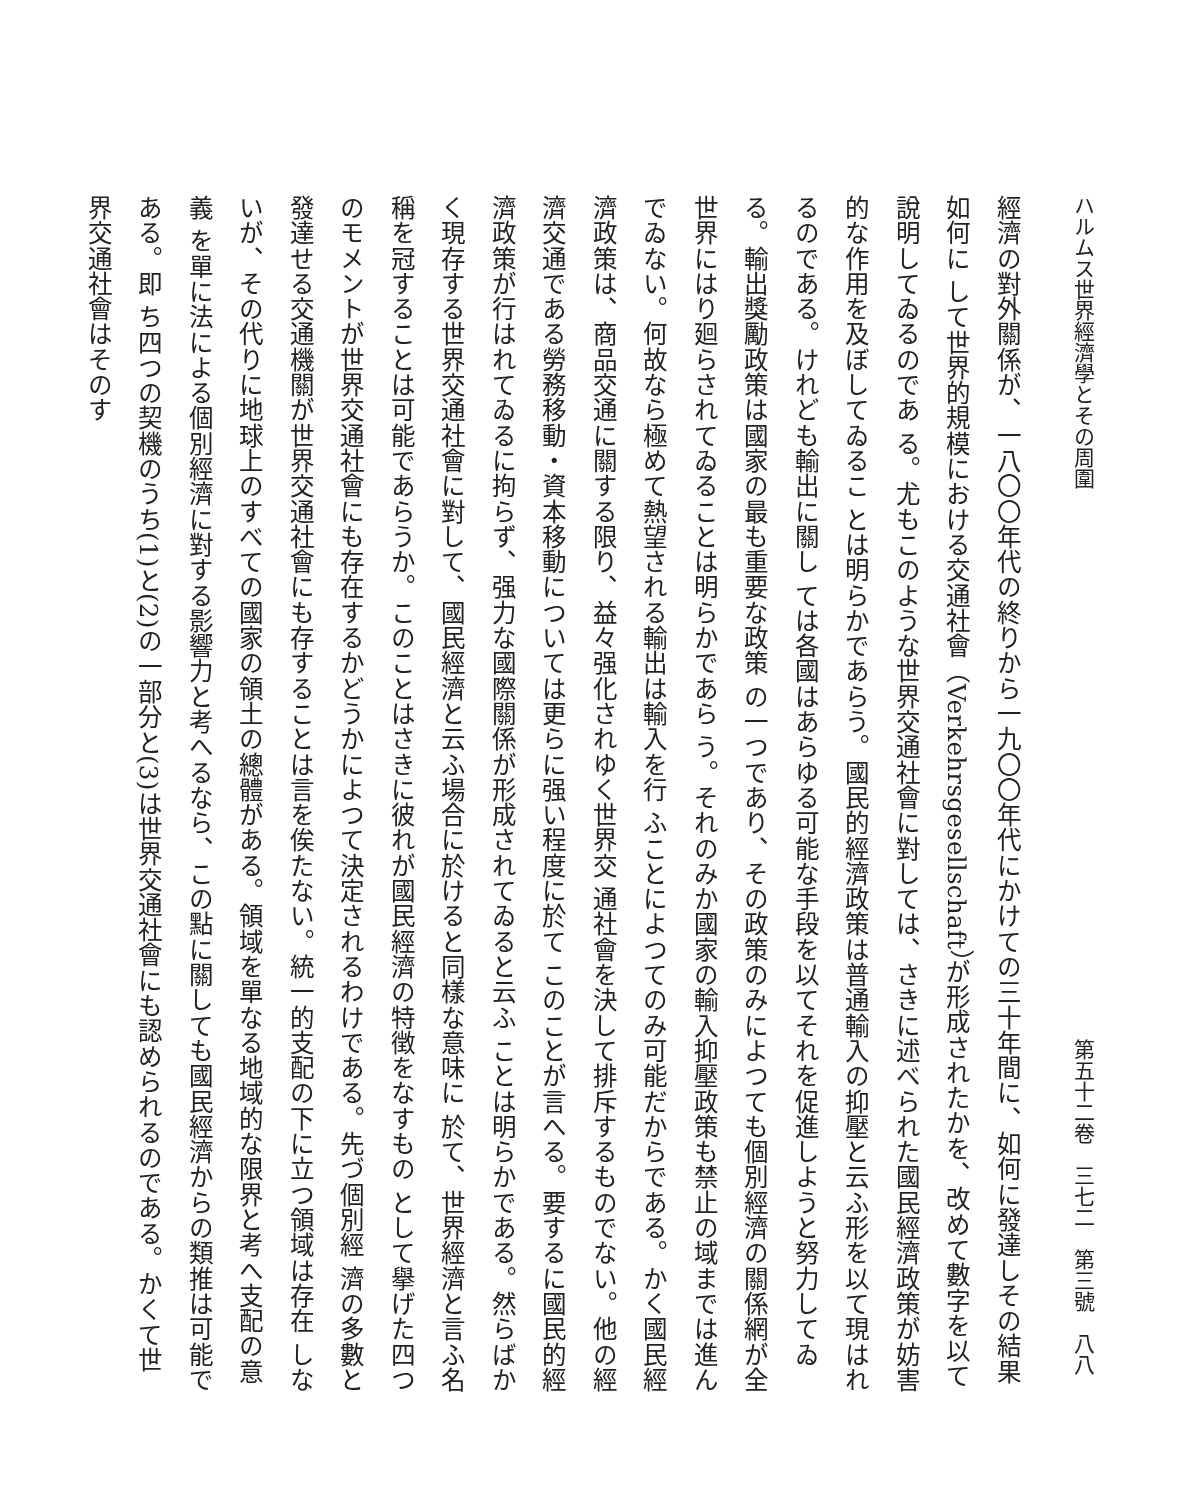ハルムス世界經濟學とその周圍 第五十二卷　三七二　第三號　八八
經濟の對外關係が、一八〇〇年代の終りから一九〇〇年代にかけての三十年間に、如何に發達しその結果如何に して世界的規模における交通社會（Verkehrsgesellschaft）が形成されたかを、改めて數字を以て說明してゐるのであ る。尤もこのような世界交通社會に對しては、さきに述べられた國民經濟政策が妨害的な作用を及ぼしてゐるこ とは明らかであらう。國民的經濟政策は普通輸入の抑壓と云ふ形を以て現はれるのである。けれども輸出に關し ては各國はあらゆる可能な手段を以てそれを促進しようと努力してゐる。輸出獎勵政策は國家の最も重要な政策 の一つであり、その政策のみによつても個別經濟の關係網が全世界にはり廻らされてゐることは明らかであら う。それのみか國家の輸入抑壓政策も禁止の域までは進んでゐない。何故なら極めて熱望される輸出は輸入を行 ふことによつてのみ可能だからである。かく國民經濟政策は、商品交通に關する限り、益々强化されゆく世界交 通社會を決して排斥するものでない。他の經濟交通である勞務移動・資本移動については更らに强い程度に於て このことが言へる。要するに國民的經濟政策が行はれてゐるに拘らず、强力な國際關係が形成されてゐると云ふ ことは明らかである。然らばかく現存する世界交通社會に對して、國民經濟と云ふ場合に於けると同樣な意味に 於て、世界經濟と言ふ名稱を冠することは可能であらうか。このことはさきに彼れが國民經濟の特徴をなすもの として擧げた四つのモメントが世界交通社會にも存在するかどうかによつて決定されるわけである。先づ個別經 濟の多數と發達せる交通機關が世界交通社會にも存することは言を俟たない。統一的支配の下に立つ領域は存在 しないが、その代りに地球上のすべての國家の領土の總體がある。領域を單なる地域的な限界と考へ支配の意義 を單に法による個別經濟に對する影響力と考へるなら、この點に關しても國民經濟からの類推は可能である。即 ち四つの契機のうち(1)と(2)の一部分と(3)は世界交通社會にも認められるのである。かくて世界交通社會はそのす